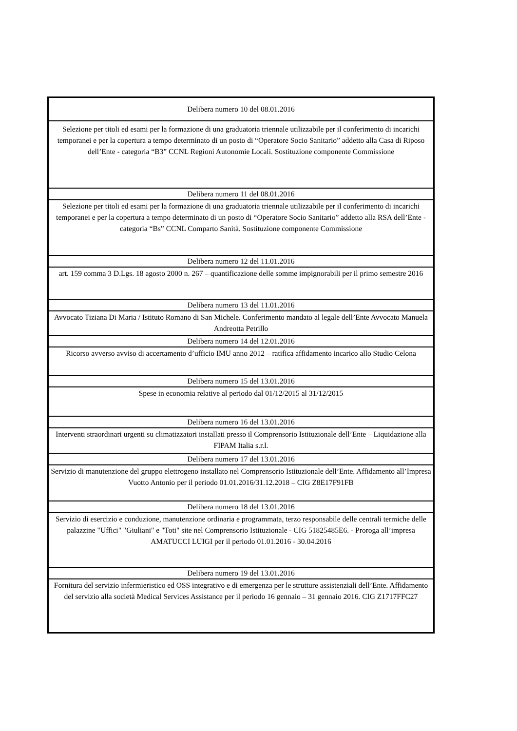| Delibera numero 10 del 08.01.2016 |
| Selezione per titoli ed esami per la formazione di una graduatoria triennale utilizzabile per il conferimento di incarichi temporanei e per la copertura a tempo determinato di un posto di “Operatore Socio Sanitario” addetto alla Casa di Riposo dell’Ente - categoria “B3” CCNL Regioni Autonomie Locali. Sostituzione componente Commissione |
| Delibera numero 11 del 08.01.2016 |
| Selezione per titoli ed esami per la formazione di una graduatoria triennale utilizzabile per il conferimento di incarichi temporanei e per la copertura a tempo determinato di un posto di “Operatore Socio Sanitario” addetto alla RSA dell’Ente - categoria “Bs” CCNL Comparto Sanità. Sostituzione componente Commissione |
| Delibera numero 12 del 11.01.2016 |
| art. 159 comma 3 D.Lgs. 18 agosto 2000 n. 267 – quantificazione delle somme impignorabili per il primo semestre 2016 |
| Delibera numero 13 del 11.01.2016 |
| Avvocato Tiziana Di Maria / Istituto Romano di San Michele. Conferimento mandato al legale dell’Ente Avvocato Manuela Andreotta Petrillo |
| Delibera numero 14 del 12.01.2016 |
| Ricorso avverso avviso di accertamento d’ufficio IMU anno 2012 – ratifica affidamento incarico allo Studio Celona |
| Delibera numero 15 del 13.01.2016 |
| Spese in economia relative al periodo dal 01/12/2015 al 31/12/2015 |
| Delibera numero 16 del 13.01.2016 |
| Interventi straordinari urgenti su climatizzatori installati presso il Comprensorio Istituzionale dell’Ente – Liquidazione alla FIPAM Italia s.r.l. |
| Delibera numero 17 del 13.01.2016 |
| Servizio di manutenzione del gruppo elettrogeno installato nel Comprensorio Istituzionale dell’Ente. Affidamento all’Impresa Vuotto Antonio per il periodo 01.01.2016/31.12.2018 – CIG Z8E17F91FB |
| Delibera numero 18 del 13.01.2016 |
| Servizio di esercizio e conduzione, manutenzione ordinaria e programmata, terzo responsabile delle centrali termiche delle palazzine "Uffici" "Giuliani" e "Toti" site nel Comprensorio Istituzionale - CIG 51825485E6. - Proroga all’impresa AMATUCCI LUIGI per il periodo 01.01.2016 - 30.04.2016 |
| Delibera numero 19 del 13.01.2016 |
| Fornitura del servizio infermieristico ed OSS integrativo e di emergenza per le strutture assistenziali dell’Ente. Affidamento del servizio alla società Medical Services Assistance per il periodo 16 gennaio – 31 gennaio 2016. CIG Z1717FFC27 |